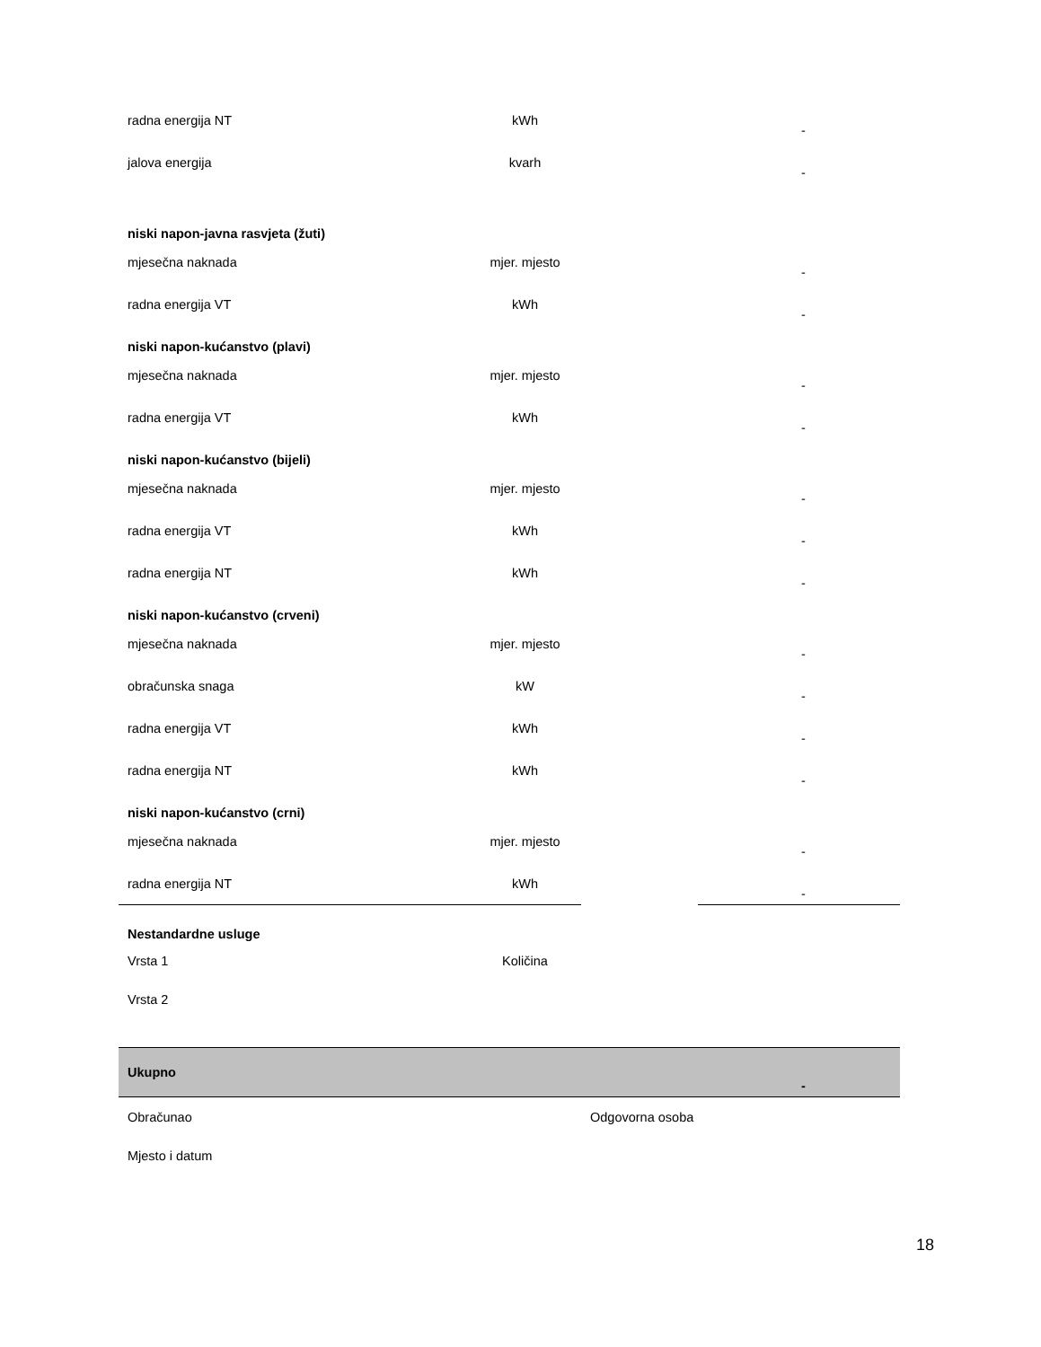| radna energija NT | kWh | | - |
| jalova energija | kvarh | | - |
| niski napon-javna rasvjeta (žuti) | | | |
| mjesečna naknada | mjer. mjesto | | - |
| radna energija VT | kWh | | - |
| niski napon-kućanstvo (plavi) | | | |
| mjesečna naknada | mjer. mjesto | | - |
| radna energija VT | kWh | | - |
| niski napon-kućanstvo (bijeli) | | | |
| mjesečna naknada | mjer. mjesto | | - |
| radna energija VT | kWh | | - |
| radna energija NT | kWh | | - |
| niski napon-kućanstvo (crveni) | | | |
| mjesečna naknada | mjer. mjesto | | - |
| obračunska snaga | kW | | - |
| radna energija VT | kWh | | - |
| radna energija NT | kWh | | - |
| niski napon-kućanstvo (crni) | | | |
| mjesečna naknada | mjer. mjesto | | - |
| radna energija NT | kWh | | - |
| Nestandardne usluge | | | |
| Vrsta 1 | Količina | | |
| Vrsta 2 | | | |
| Ukupno | | | - |
| Obračunao | | Odgovorna osoba | |
| Mjesto i datum | | | |
18